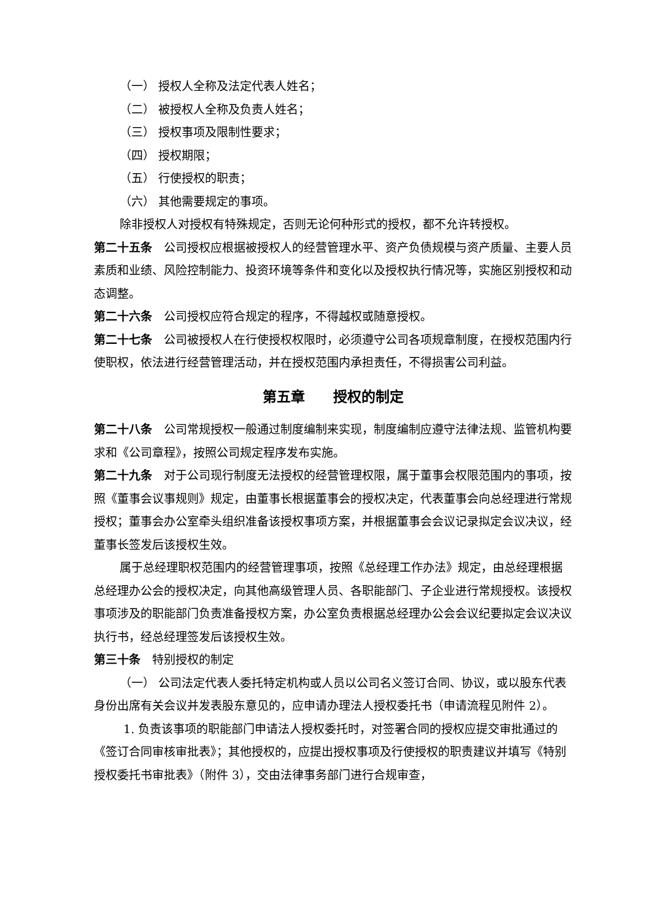（一） 授权人全称及法定代表人姓名；
（二） 被授权人全称及负责人姓名；
（三） 授权事项及限制性要求；
（四） 授权期限；
（五） 行使授权的职责；
（六） 其他需要规定的事项。
除非授权人对授权有特殊规定，否则无论何种形式的授权，都不允许转授权。
第二十五条　公司授权应根据被授权人的经营管理水平、资产负债规模与资产质量、主要人员素质和业绩、风险控制能力、投资环境等条件和变化以及授权执行情况等，实施区别授权和动态调整。
第二十六条　公司授权应符合规定的程序，不得越权或随意授权。
第二十七条　公司被授权人在行使授权权限时，必须遵守公司各项规章制度，在授权范围内行使职权，依法进行经营管理活动，并在授权范围内承担责任，不得损害公司利益。
第五章　　授权的制定
第二十八条　公司常规授权一般通过制度编制来实现，制度编制应遵守法律法规、监管机构要求和《公司章程》，按照公司规定程序发布实施。
第二十九条　对于公司现行制度无法授权的经营管理权限，属于董事会权限范围内的事项，按照《董事会议事规则》规定，由董事长根据董事会的授权决定，代表董事会向总经理进行常规授权；董事会办公室牵头组织准备该授权事项方案，并根据董事会会议记录拟定会议决议，经董事长签发后该授权生效。
属于总经理职权范围内的经营管理事项，按照《总经理工作办法》规定，由总经理根据总经理办公会的授权决定，向其他高级管理人员、各职能部门、子企业进行常规授权。该授权事项涉及的职能部门负责准备授权方案，办公室负责根据总经理办公会会议纪要拟定会议决议执行书，经总经理签发后该授权生效。
第三十条　特别授权的制定
（一） 公司法定代表人委托特定机构或人员以公司名义签订合同、协议，或以股东代表身份出席有关会议并发表股东意见的，应申请办理法人授权委托书（申请流程见附件 2）。
1. 负责该事项的职能部门申请法人授权委托时，对签署合同的授权应提交审批通过的《签订合同审核审批表》；其他授权的，应提出授权事项及行使授权的职责建议并填写《特别授权委托书审批表》（附件 3），交由法律事务部门进行合规审查，